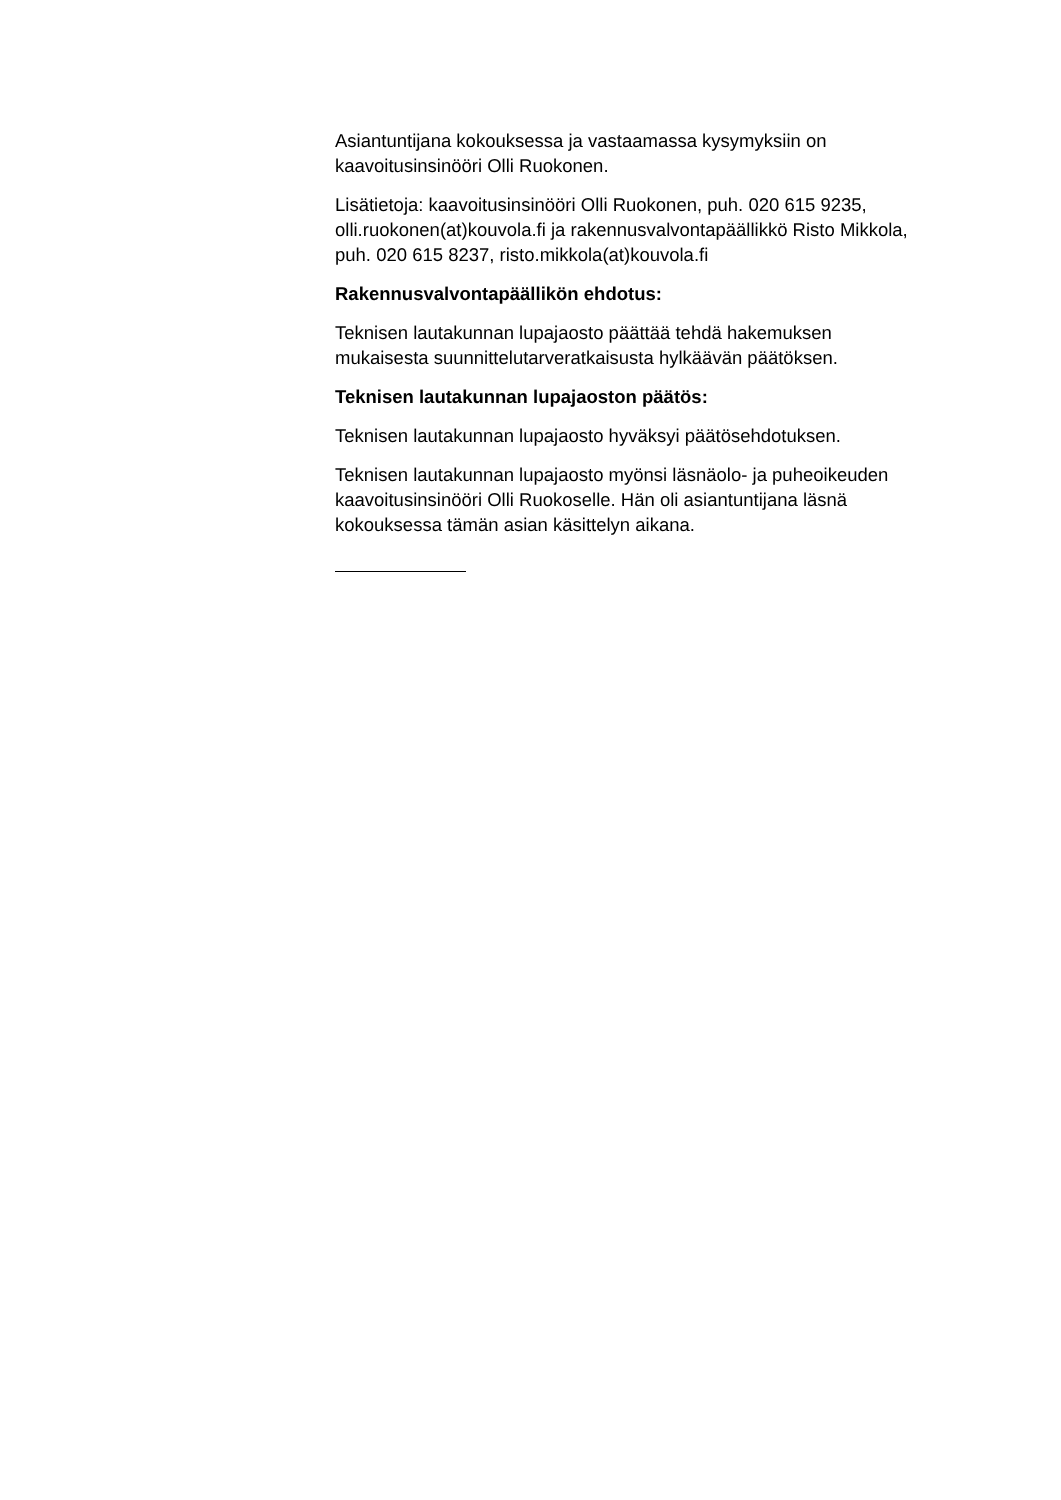Asiantuntijana kokouksessa ja vastaamassa kysymyksiin on
kaavoitusinsinööri Olli Ruokonen.
Lisätietoja: kaavoitusinsinööri Olli Ruokonen, puh. 020 615 9235,
olli.ruokonen(at)kouvola.fi ja rakennusvalvontapäällikkö Risto Mikkola,
puh. 020 615 8237, risto.mikkola(at)kouvola.fi
Rakennusvalvontapäällikön ehdotus:
Teknisen lautakunnan lupajaosto päättää tehdä hakemuksen
mukaisesta suunnittelutarveratkaisusta hylkäävän päätöksen.
Teknisen lautakunnan lupajaoston päätös:
Teknisen lautakunnan lupajaosto hyväksyi päätösehdotuksen.
Teknisen lautakunnan lupajaosto myönsi läsnäolo- ja puheoikeuden
kaavoitusinsinööri Olli Ruokoselle. Hän oli asiantuntijana läsnä
kokouksessa tämän asian käsittelyn aikana.